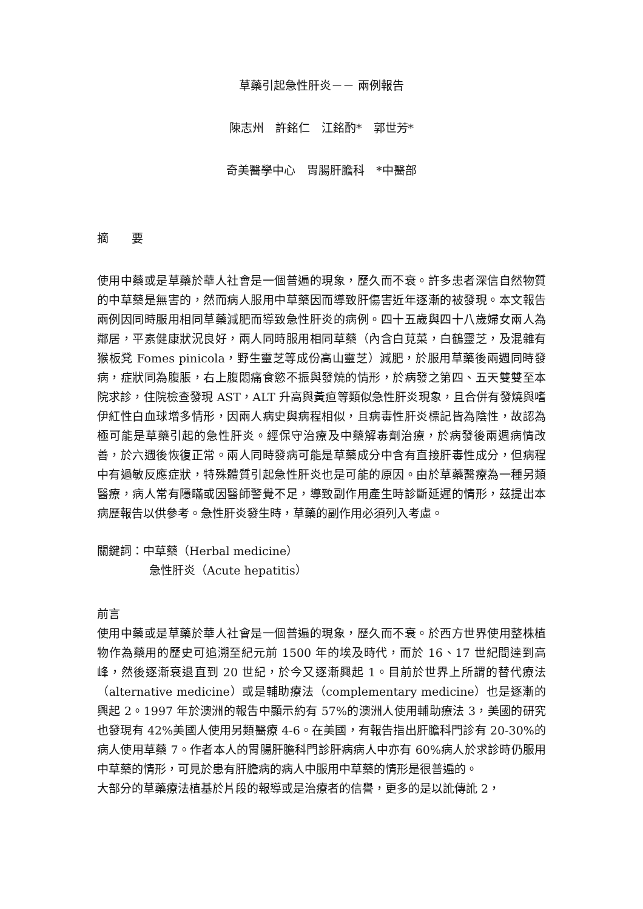草藥引起急性肝炎－－ 兩例報告
陳志州　許銘仁　江銘酌*　郭世芳*
奇美醫學中心　胃腸肝膽科　*中醫部
摘　　要
使用中藥或是草藥於華人社會是一個普遍的現象，歷久而不衰。許多患者深信自然物質的中草藥是無害的，然而病人服用中草藥因而導致肝傷害近年逐漸的被發現。本文報告兩例因同時服用相同草藥減肥而導致急性肝炎的病例。四十五歲與四十八歲婦女兩人為鄰居，平素健康狀況良好，兩人同時服用相同草藥（內含白莧菜，白鶴靈芝，及混雜有猴板凳 Fomes pinicola，野生靈芝等成份高山靈芝）減肥，於服用草藥後兩週同時發病，症狀同為腹脹，右上腹悶痛食慾不振與發燒的情形，於病發之第四、五天雙雙至本院求診，住院檢查發現 AST，ALT 升高與黃疸等類似急性肝炎現象，且合併有發燒與嗜伊紅性白血球增多情形，因兩人病史與病程相似，且病毒性肝炎標記皆為陰性，故認為極可能是草藥引起的急性肝炎。經保守治療及中藥解毒劑治療，於病發後兩週病情改善，於六週後恢復正常。兩人同時發病可能是草藥成分中含有直接肝毒性成分，但病程中有過敏反應症狀，特殊體質引起急性肝炎也是可能的原因。由於草藥醫療為一種另類醫療，病人常有隱瞞或因醫師警覺不足，導致副作用產生時診斷延遲的情形，茲提出本病歷報告以供參考。急性肝炎發生時，草藥的副作用必須列入考慮。
關鍵詞：中草藥（Herbal medicine）
急性肝炎（Acute hepatitis）
前言
使用中藥或是草藥於華人社會是一個普遍的現象，歷久而不衰。於西方世界使用整株植物作為藥用的歷史可追溯至紀元前 1500 年的埃及時代，而於 16、17 世紀間達到高峰，然後逐漸衰退直到 20 世紀，於今又逐漸興起 1。目前於世界上所謂的替代療法（alternative medicine）或是輔助療法（complementary medicine）也是逐漸的興起 2。1997 年於澳洲的報告中顯示約有 57%的澳洲人使用輔助療法 3，美國的研究也發現有 42%美國人使用另類醫療 4-6。在美國，有報告指出肝膽科門診有 20-30%的病人使用草藥 7。作者本人的胃腸肝膽科門診肝病病人中亦有 60%病人於求診時仍服用中草藥的情形，可見於患有肝膽病的病人中服用中草藥的情形是很普遍的。
大部分的草藥療法植基於片段的報導或是治療者的信譽，更多的是以訛傳訛 2，